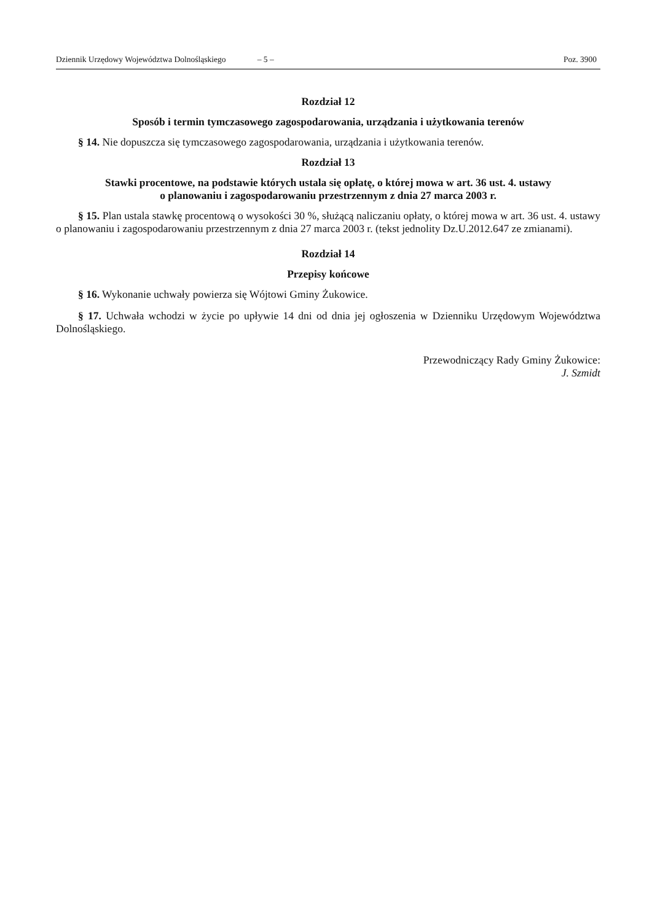Dziennik Urzędowy Województwa Dolnośląskiego – 5 – Poz. 3900
Rozdział 12
Sposób i termin tymczasowego zagospodarowania, urządzania i użytkowania terenów
§ 14. Nie dopuszcza się tymczasowego zagospodarowania, urządzania i użytkowania terenów.
Rozdział 13
Stawki procentowe, na podstawie których ustala się opłatę, o której mowa w art. 36 ust. 4. ustawy
o planowaniu i zagospodarowaniu przestrzennym z dnia 27 marca 2003 r.
§ 15. Plan ustala stawkę procentową o wysokości 30 %, służącą naliczaniu opłaty, o której mowa w art. 36 ust. 4. ustawy o planowaniu i zagospodarowaniu przestrzennym z dnia 27 marca 2003 r. (tekst jednolity Dz.U.2012.647 ze zmianami).
Rozdział 14
Przepisy końcowe
§ 16. Wykonanie uchwały powierza się Wójtowi Gminy Żukowice.
§ 17. Uchwała wchodzi w życie po upływie 14 dni od dnia jej ogłoszenia w Dzienniku Urzędowym Województwa Dolnośląskiego.
Przewodniczący Rady Gminy Żukowice:
J. Szmidt